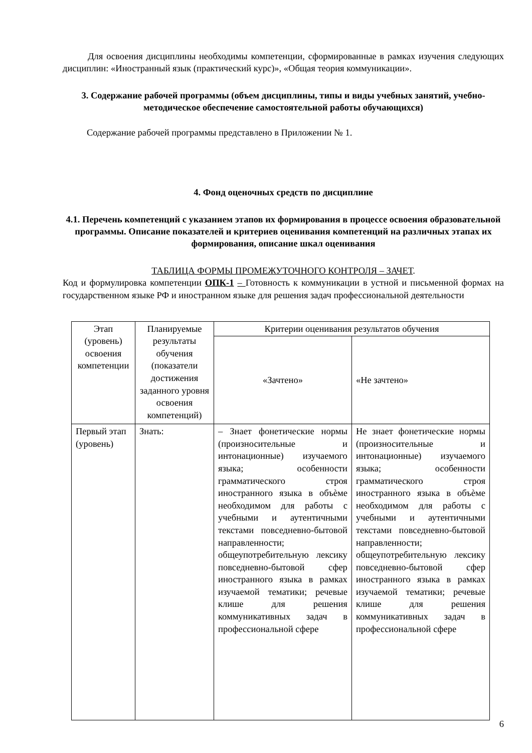Для освоения дисциплины необходимы компетенции, сформированные в рамках изучения следующих дисциплин: «Иностранный язык (практический курс)», «Общая теория коммуникации».
3. Содержание рабочей программы (объем дисциплины, типы и виды учебных занятий, учебно-методическое обеспечение самостоятельной работы обучающихся)
Содержание рабочей программы представлено в Приложении № 1.
4. Фонд оценочных средств по дисциплине
4.1. Перечень компетенций с указанием этапов их формирования в процессе освоения образовательной программы. Описание показателей и критериев оценивания компетенций на различных этапах их формирования, описание шкал оценивания
ТАБЛИЦА ФОРМЫ ПРОМЕЖУТОЧНОГО КОНТРОЛЯ – ЗАЧЕТ.
Код и формулировка компетенции ОПК-1 – Готовность к коммуникации в устной и письменной формах на государственном языке РФ и иностранном языке для решения задач профессиональной деятельности
| Этап (уровень) освоения компетенции | Планируемые результаты обучения (показатели достижения заданного уровня освоения компетенций) | Критерии оценивания результатов обучения | |
| --- | --- | --- | --- |
| | | «Зачтено» | «Не зачтено» |
| Первый этап (уровень) | Знать: | – Знает фонетические нормы (произносительные и интонационные) изучаемого языка; особенности грамматического строя иностранного языка в объѐме необходимом для работы с учебными и аутентичными текстами повседневно-бытовой направленности; общеупотребительную лексику повседневно-бытовой сфер иностранного языка в рамках изучаемой тематики; речевые клише для решения коммуникативных задач в профессиональной сфере | Не знает фонетические нормы (произносительные и интонационные) изучаемого языка; особенности грамматического строя иностранного языка в объѐме необходимом для работы с учебными и аутентичными текстами повседневно-бытовой направленности; общеупотребительную лексику повседневно-бытовой сфер иностранного языка в рамках изучаемой тематики; речевые клише для решения коммуникативных задач в профессиональной сфере |
6